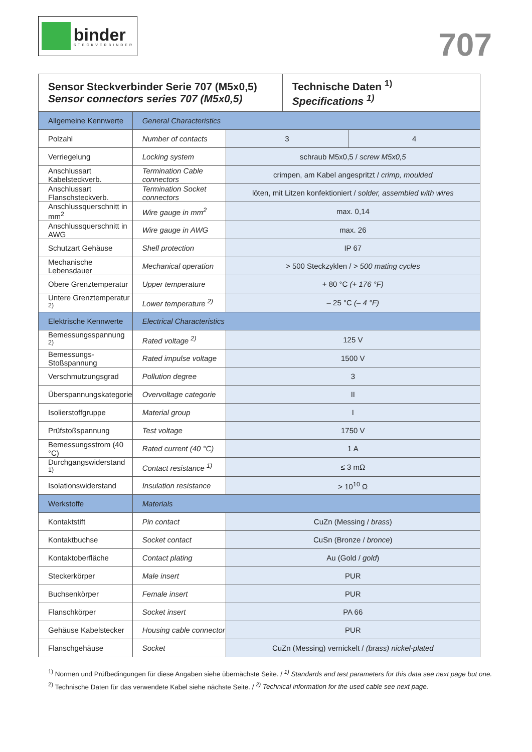binder
STECKVERBINDER
707
| Sensor Steckverbinder Serie 707 (M5x0,5) Sensor connectors series 707 (M5x0,5) | | | Technische Daten <sup>1)</sup> Specifications <sup>1)</sup> | |
| Allgemeine Kennwerte | General Characteristics | | | |
| Polzahl | Number of contacts | 3 | | 4 |
| Verriegelung | Locking system | schraub M5x0,5 / screw M5x0,5 | | |
| Anschlussart Kabelsteckverb. | Termination Cable connectors | crimpen, am Kabel angespritzt / crimp, moulded | | |
| Anschlussart Flanschsteckverb. | Termination Socket connectors | löten, mit Litzen konfektioniert / solder, assembled with wires | | |
| Anschlussquerschnitt in mm<sup>2</sup> | Wire gauge in mm<sup>2</sup> | max. 0,14 | | |
| Anschlussquerschnitt in AWG | Wire gauge in AWG | max. 26 | | |
| Schutzart Gehäuse | Shell protection | IP 67 | | |
| Mechanische Lebensdauer | Mechanical operation | > 500 Steckzyklen / > 500 mating cycles | | |
| Obere Grenztemperatur | Upper temperature | + 80 °C (+ 176 °F) | | |
| Untere Grenztemperatur <sup>2)</sup> | Lower temperature <sup>2)</sup> | – 25 °C (– 4 °F) | | |
| Elektrische Kennwerte | Electrical Characteristics | | | |
| Bemessungsspannung <sup>2)</sup> | Rated voltage <sup>2)</sup> | 125 V | | |
| Bemessungs-Stoßspannung | Rated impulse voltage | 1500 V | | |
| Verschmutzungsgrad | Pollution degree | 3 | | |
| Überspannungskategorie | Overvoltage categorie | II | | |
| Isolierstoffgruppe | Material group | I | | |
| Prüfstoßspannung | Test voltage | 1750 V | | |
| Bemessungsstrom (40 °C) | Rated current (40 °C) | 1 A | | |
| Durchgangswiderstand <sup>1)</sup> | Contact resistance <sup>1)</sup> | ≤ 3 mΩ | | |
| Isolationswiderstand | Insulation resistance | > 10<sup>10</sup> Ω | | |
| Werkstoffe | Materials | | | |
| Kontaktstift | Pin contact | CuZn (Messing / brass ) | | |
| Kontaktbuchse | Socket contact | CuSn (Bronze / bronce ) | | |
| Kontaktoberfläche | Contact plating | Au (Gold / gold ) | | |
| Steckerkörper | Male insert | PUR | | |
| Buchsenkörper | Female insert | PUR | | |
| Flanschkörper | Socket insert | PA 66 | | |
| Gehäuse Kabelstecker | Housing cable connector | PUR | | |
| Flanschgehäuse | Socket | CuZn (Messing) vernickelt / (brass) nickel-plated | | |
<sup>1)</sup> Normen und Prüfbedingungen für diese Angaben siehe übernächste Seite. / <sup>1)</sup> Standards and test parameters for this data see next page but one.
<sup>2)</sup> Technische Daten für das verwendete Kabel siehe nächste Seite. / <sup>2)</sup> Technical information for the used cable see next page.